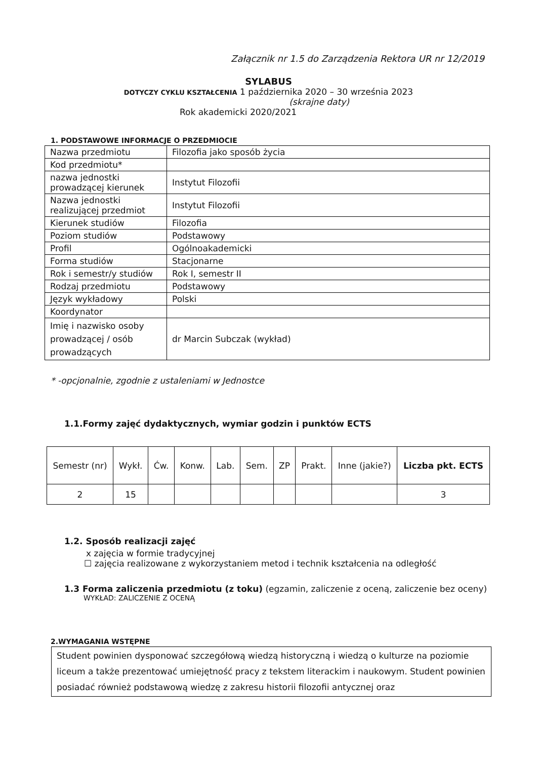Załącznik nr 1.5 do Zarządzenia Rektora UR nr 12/2019
SYLABUS
DOTYCZY CYKLU KSZTAŁCENIA 1 października 2020 – 30 września 2023
(skrajne daty)
Rok akademicki 2020/2021
1. PODSTAWOWE INFORMACJE O PRZEDMIOCIE
| Nazwa przedmiotu | Filozofia jako sposób życia |
| Kod przedmiotu* | |
| nazwa jednostki prowadzącej kierunek | Instytut Filozofii |
| Nazwa jednostki realizującej przedmiot | Instytut Filozofii |
| Kierunek studiów | Filozofia |
| Poziom studiów | Podstawowy |
| Profil | Ogólnoakademicki |
| Forma studiów | Stacjonarne |
| Rok i semestr/y studiów | Rok I, semestr II |
| Rodzaj przedmiotu | Podstawowy |
| Język wykładowy | Polski |
| Koordynator | |
| Imię i nazwisko osoby prowadzącej / osób prowadzących | dr Marcin Subczak (wykład) |
* -opcjonalnie, zgodnie z ustaleniami w Jednostce
1.1.Formy zajęć dydaktycznych, wymiar godzin i punktów ECTS
| Semestr (nr) | Wykł. | Ćw. | Konw. | Lab. | Sem. | ZP | Prakt. | Inne (jakie?) | Liczba pkt. ECTS |
| --- | --- | --- | --- | --- | --- | --- | --- | --- | --- |
| 2 | 15 | | | | | | | | 3 |
1.2. Sposób realizacji zajęć
x zajęcia w formie tradycyjnej
☐ zajęcia realizowane z wykorzystaniem metod i technik kształcenia na odległość
1.3 Forma zaliczenia przedmiotu (z toku) (egzamin, zaliczenie z oceną, zaliczenie bez oceny)
WYKŁAD: ZALICZENIE Z OCENĄ
2.WYMAGANIA WSTĘPNE
Student powinien dysponować szczegółową wiedzą historyczną i wiedzą o kulturze na poziomie liceum a także prezentować umiejętność pracy z tekstem literackim i naukowym. Student powinien posiadać również podstawową wiedzę z zakresu historii filozofii antycznej oraz